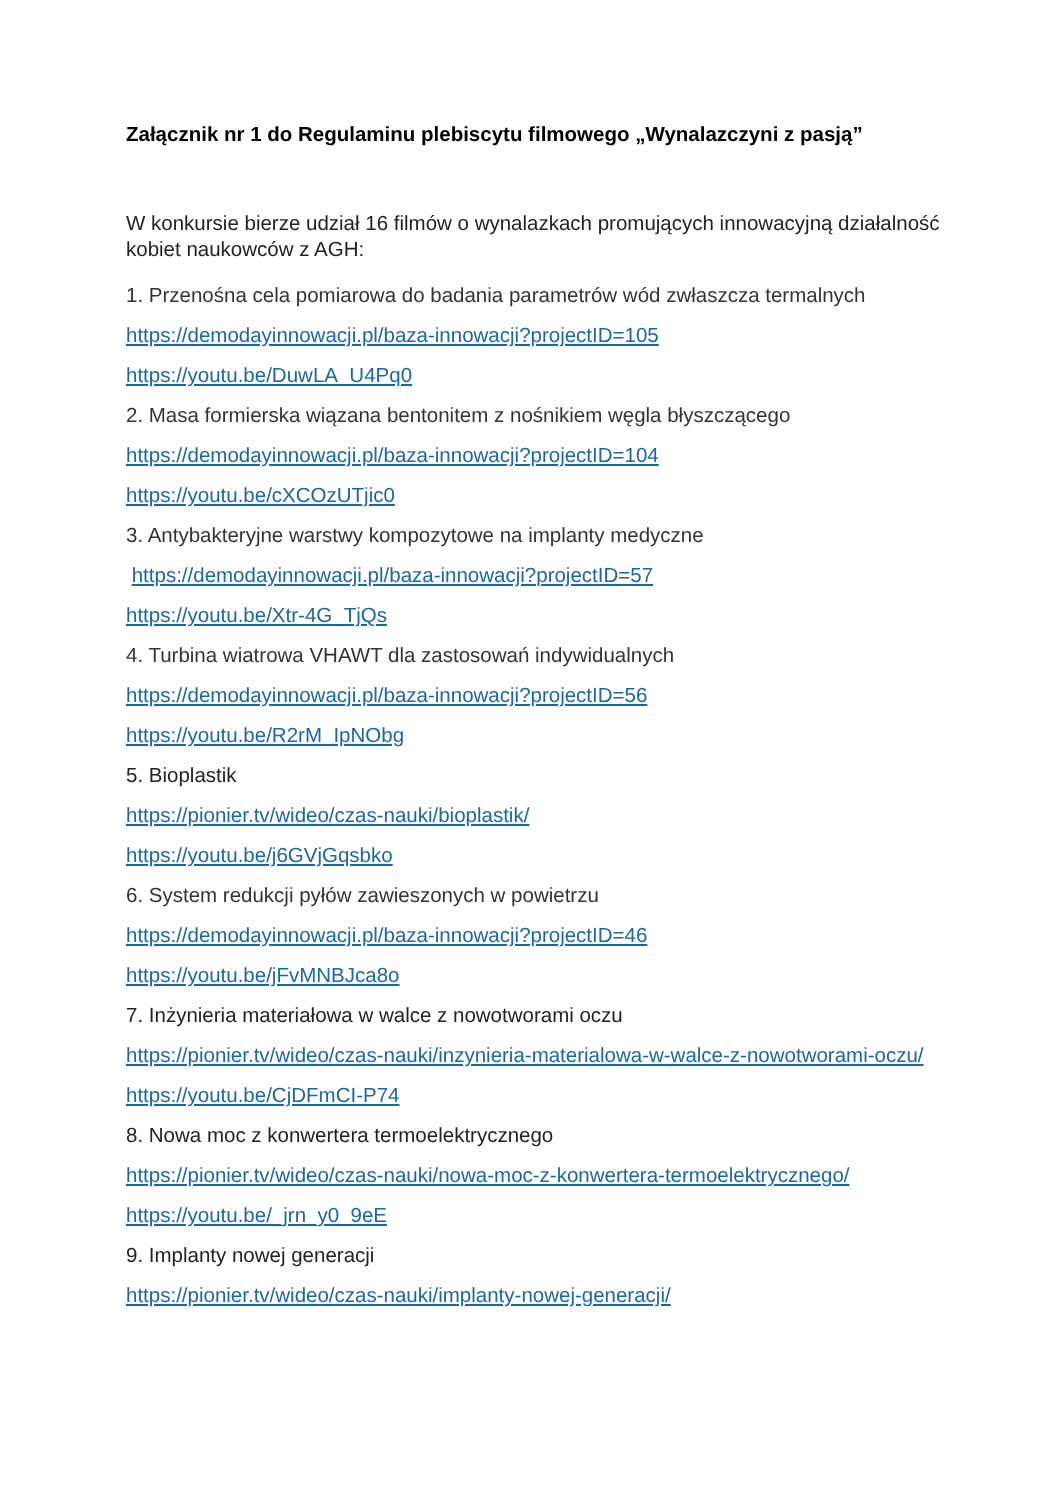Załącznik nr 1 do Regulaminu plebiscytu filmowego „Wynalazczyni z pasją”
W konkursie bierze udział 16 filmów o wynalazkach promujących innowacyjną działalność kobiet naukowców z AGH:
1. Przenośna cela pomiarowa do badania parametrów wód zwłaszcza termalnych
https://demodayinnowacji.pl/baza-innowacji?projectID=105
https://youtu.be/DuwLA_U4Pq0
2. Masa formierska wiązana bentonitem z nośnikiem węgla błyszczącego
https://demodayinnowacji.pl/baza-innowacji?projectID=104
https://youtu.be/cXCOzUTjic0
3. Antybakteryjne warstwy kompozytowe na implanty medyczne
https://demodayinnowacji.pl/baza-innowacji?projectID=57
https://youtu.be/Xtr-4G_TjQs
4. Turbina wiatrowa VHAWT dla zastosowań indywidualnych
https://demodayinnowacji.pl/baza-innowacji?projectID=56
https://youtu.be/R2rM_IpNObg
5. Bioplastik
https://pionier.tv/wideo/czas-nauki/bioplastik/
https://youtu.be/j6GVjGqsbko
6. System redukcji pyłów zawieszonych w powietrzu
https://demodayinnowacji.pl/baza-innowacji?projectID=46
https://youtu.be/jFvMNBJca8o
7. Inżynieria materiałowa w walce z nowotworami oczu
https://pionier.tv/wideo/czas-nauki/inzynieria-materialowa-w-walce-z-nowotworami-oczu/
https://youtu.be/CjDFmCI-P74
8. Nowa moc z konwertera termoelektrycznego
https://pionier.tv/wideo/czas-nauki/nowa-moc-z-konwertera-termoelektrycznego/
https://youtu.be/_jrn_y0_9eE
9. Implanty nowej generacji
https://pionier.tv/wideo/czas-nauki/implanty-nowej-generacji/